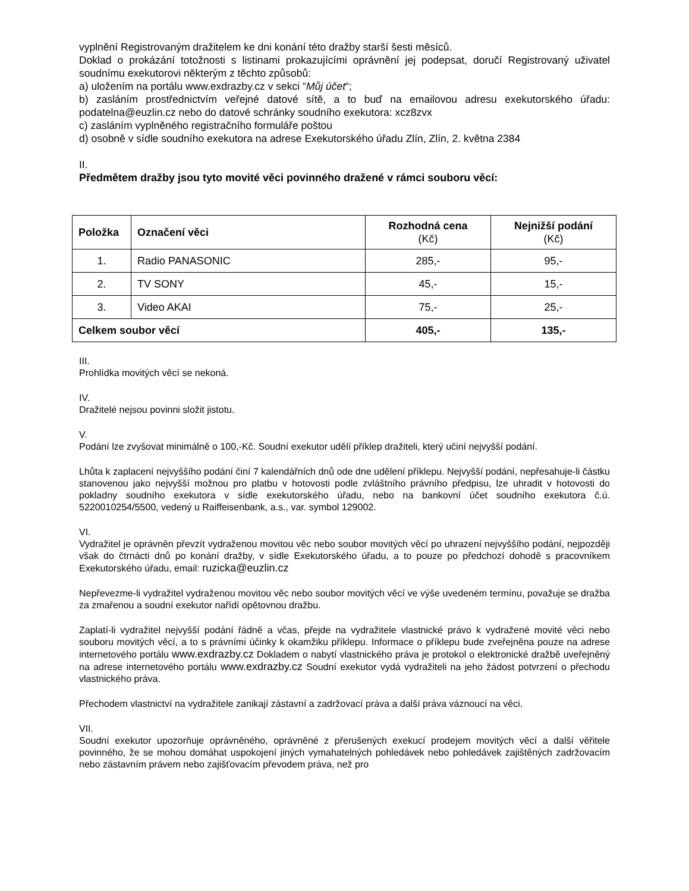vyplnění Registrovaným dražitelem ke dni konání této dražby starší šesti měsíců.
Doklad o prokázání totožnosti s listinami prokazujícími oprávnění jej podepsat, doručí Registrovaný uživatel soudnímu exekutorovi některým z těchto způsobů:
a) uložením na portálu www.exdrazby.cz v sekci “Můj účet“;
b) zasláním prostřednictvím veřejné datové sítě, a to buď na emailovou adresu exekutorského úřadu: podatelna@euzlin.cz nebo do datové schránky soudního exekutora: xcz8zvx
c) zasláním vyplněného registračního formuláře poštou
d) osobně v sídle soudního exekutora na adrese Exekutorského úřadu Zlín, Zlín, 2. května 2384
II.
Předmětem dražby jsou tyto movité věci povinného dražené v rámci souboru věcí:
| Položka | Označení věci | Rozhodná cena (Kč) | Nejnižší podání (Kč) |
| --- | --- | --- | --- |
| 1. | Radio PANASONIC | 285,- | 95,- |
| 2. | TV SONY | 45,- | 15,- |
| 3. | Video AKAI | 75,- | 25,- |
| Celkem soubor věcí | | 405,- | 135,- |
III.
Prohlídka movitých věcí se nekoná.
IV.
Dražitelé nejsou povinni složit jistotu.
V.
Podání lze zvyšovat minimálně o 100,-Kč. Soudní exekutor udělí příklep dražiteli, který učiní nejvyšší podání.
Lhůta k zaplacení nejvyššího podání činí 7 kalendářních dnů ode dne udělení příklepu. Nejvyšší podání, nepřesahuje-li částku stanovenou jako nejvyšší možnou pro platbu v hotovosti podle zvláštního právního předpisu, lze uhradit v hotovosti do pokladny soudního exekutora v sídle exekutorského úřadu, nebo na bankovní účet soudního exekutora č.ú. 5220010254/5500, vedený u Raiffeisenbank, a.s., var. symbol 129002.
VI.
Vydražitel je oprávněn převzít vydraženou movitou věc nebo soubor movitých věcí po uhrazení nejvyššího podání, nejpozději však do čtrnácti dnů po konání dražby, v sídle Exekutorského úřadu, a to pouze po předchozí dohodě s pracovníkem Exekutorského úřadu, email: ruzicka@euzlin.cz
Nepřevezme-li vydražitel vydraženou movitou věc nebo soubor movitých věcí ve výše uvedeném termínu, považuje se dražba za zmařenou a soudní exekutor nařídí opětovnou dražbu.
Zaplatí-li vydražitel nejvyšší podání řádně a včas, přejde na vydražitele vlastnické právo k vydražené movité věci nebo souboru movitých věcí, a to s právními účinky k okamžiku příklepu. Informace o příklepu bude zveřejněna pouze na adrese internetového portálu www.exdrazby.cz Dokladem o nabytí vlastnického práva je protokol o elektronické dražbě uveřejněný na adrese internetového portálu www.exdrazby.cz Soudní exekutor vydá vydražiteli na jeho žádost potvrzení o přechodu vlastnického práva.
Přechodem vlastnictví na vydražitele zanikají zástavní a zadržovací práva a další práva váznoucí na věci.
VII.
Soudní exekutor upozorňuje oprávněného, oprávněné z přerušených exekucí prodejem movitých věcí a další věřitele povinného, že se mohou domáhat uspokojení jiných vymahatelných pohledávek nebo pohledávek zajištěných zadržovacím nebo zástavním právem nebo zajišťovacím převodem práva, než pro